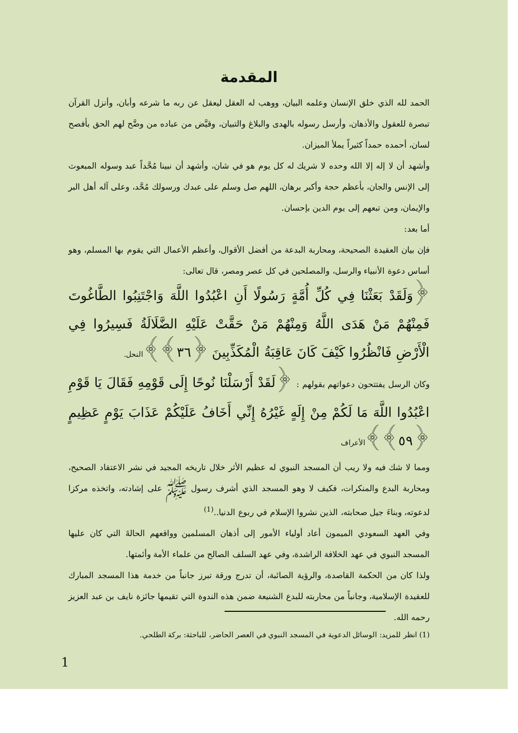المقدمة
الحمد لله الذي خلق الإنسان وعلمه البيان، ووهب له العقل ليعقل عن ربه ما شرعه وأبان، وأنزل القرآن تبصرة للعقول والأذهان، وأرسل رسوله بالهدى والبلاغ والتبيان، وقيَّض من عباده من وضَّح لهم الحق بأفصح لسان، أحمده حمداً كثيراً يملأ الميزان.
وأشهد أن لا إله إلا الله وحده لا شريك له كل يوم هو في شان، وأشهد أن نبينا مُحَّداً عبد وسوله المبعوث إلى الإنس والجان، بأعظم حجة وأكبر برهان، اللهم صل وسلم على عبدك ورسولك مُحَّد، وعلى آله أهل البر والإيمان، ومن تبعهم إلى يوم الدين بإحسان.
أما بعد:
فإن بيان العقيدة الصحيحة، ومحاربة البدعة من أفضل الأقوال، وأعظم الأعمال التي يقوم بها المسلم، وهو أساس دعوة الأنبياء والرسل، والمصلحين في كل عصر ومصر، قال تعالى:
﴿وَلَقَدْ بَعَثْنَا فِي كُلِّ أُمَّةٍ رَسُولًا أَنِ اعْبُدُوا اللَّهَ وَاجْتَنِبُوا الطَّاغُوتَ فَمِنْهُمْ مَنْ هَدَى اللَّهُ وَمِنْهُمْ مَنْ حَقَّتْ عَلَيْهِ الضَّلَالَةُ فَسِيرُوا فِي الْأَرْضِ فَانْظُرُوا كَيْفَ كَانَ عَاقِبَةُ الْمُكَذِّبِينَ ﴿٣٦﴾﴾النحل.
وكان الرسل يفتتحون دعواتهم بقولهم : ﴿لَقَدْ أَرْسَلْنَا نُوحًا إِلَى قَوْمِهِ فَقَالَ يَا قَوْمِ اعْبُدُوا اللَّهَ مَا لَكُمْ مِنْ إِلَهٍ غَيْرُهُ إِنِّي أَخَافُ عَلَيْكُمْ عَذَابَ يَوْمٍ عَظِيمٍ ﴿٥٩﴾﴾الأعراف
ومما لا شك فيه ولا ريب أن المسجد النبوي له عظيم الأثر خلال تاريخه المجيد في نشر الاعتقاد الصحيح، ومحاربة البدع والمنكرات، فكيف لا وهو المسجد الذي أشرف رسول ﷺ على إشادته، واتخذه مركزا لدعوته، وبناءَ جيل صحابته، الذين نشروا الإسلام في ربوع الدنيا..<sup>(1)</sup>
وفي العهد السعودي الميمون أعاد أولياء الأمور إلى أذهان المسلمين وواقعهم الحالةَ التي كان عليها المسجد النبوي في عهد الخلافة الراشدة، وفي عهد السلف الصالح من علماء الأمة وأئمتها.
ولذا كان من الحكمة القاصدة، والرؤية الصائبة، أن تدرج ورقة تبرز جانباً من خدمة هذا المسجد المبارك للعقيدة الإسلامية، وجانباً من محاربته للبدع الشنيعة ضمن هذه الندوة التي تقيمها جائزة نايف بن عبد العزيز رحمه الله.
(1) انظر للمزيد: الوسائل الدعوية في المسجد النبوي في العصر الحاضر، للباحثة: بركة الطلحي.
1